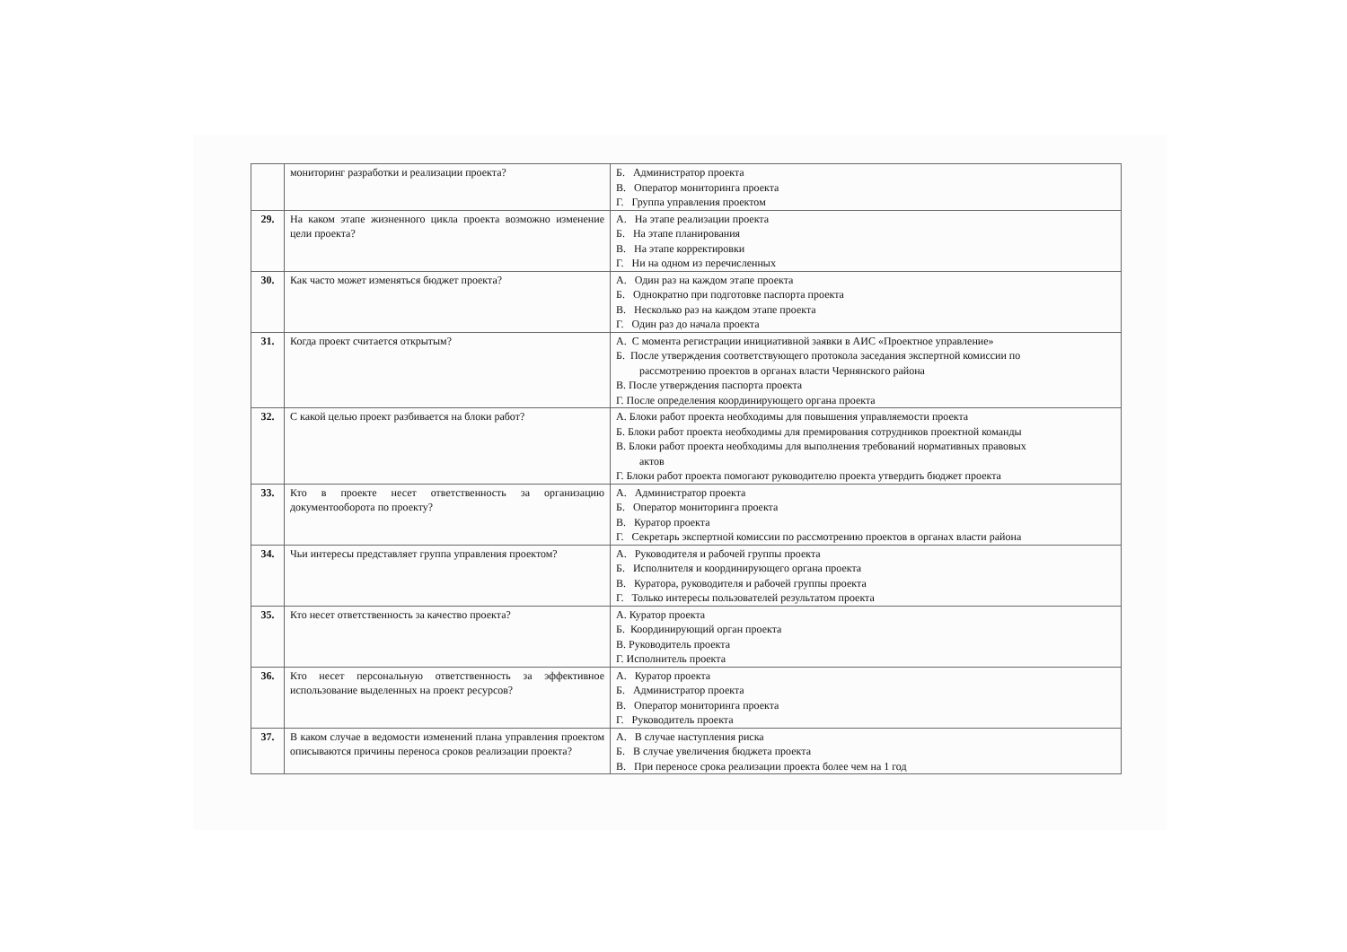| | мониторинг разработки и реализации проекта? | Б. Администратор проекта В. Оператор мониторинга проекта Г. Группа управления проектом |
| 29. | На каком этапе жизненного цикла проекта возможно изменение цели проекта? | А. На этапе реализации проекта Б. На этапе планирования В. На этапе корректировки Г. Ни на одном из перечисленных |
| 30. | Как часто может изменяться бюджет проекта? | А. Один раз на каждом этапе проекта Б. Однократно при подготовке паспорта проекта В. Несколько раз на каждом этапе проекта Г. Один раз до начала проекта |
| 31. | Когда проект считается открытым? | А. С момента регистрации инициативной заявки в АИС «Проектное управление» Б. После утверждения соответствующего протокола заседания экспертной комиссии по рассмотрению проектов в органах власти Чернянского района В. После утверждения паспорта проекта Г. После определения координирующего органа проекта |
| 32. | С какой целью проект разбивается на блоки работ? | А. Блоки работ проекта необходимы для повышения управляемости проекта Б. Блоки работ проекта необходимы для премирования сотрудников проектной команды В. Блоки работ проекта необходимы для выполнения требований нормативных правовых актов Г. Блоки работ проекта помогают руководителю проекта утвердить бюджет проекта |
| 33. | Кто в проекте несет ответственность за организацию документооборота по проекту? | А. Администратор проекта Б. Оператор мониторинга проекта В. Куратор проекта Г. Секретарь экспертной комиссии по рассмотрению проектов в органах власти района |
| 34. | Чьи интересы представляет группа управления проектом? | А. Руководителя и рабочей группы проекта Б. Исполнителя и координирующего органа проекта В. Куратора, руководителя и рабочей группы проекта Г. Только интересы пользователей результатом проекта |
| 35. | Кто несет ответственность за качество проекта? | А. Куратор проекта Б. Координирующий орган проекта В. Руководитель проекта Г. Исполнитель проекта |
| 36. | Кто несет персональную ответственность за эффективное использование выделенных на проект ресурсов? | А. Куратор проекта Б. Администратор проекта В. Оператор мониторинга проекта Г. Руководитель проекта |
| 37. | В каком случае в ведомости изменений плана управления проектом описываются причины переноса сроков реализации проекта? | А. В случае наступления риска Б. В случае увеличения бюджета проекта В. При переносе срока реализации проекта более чем на 1 год |